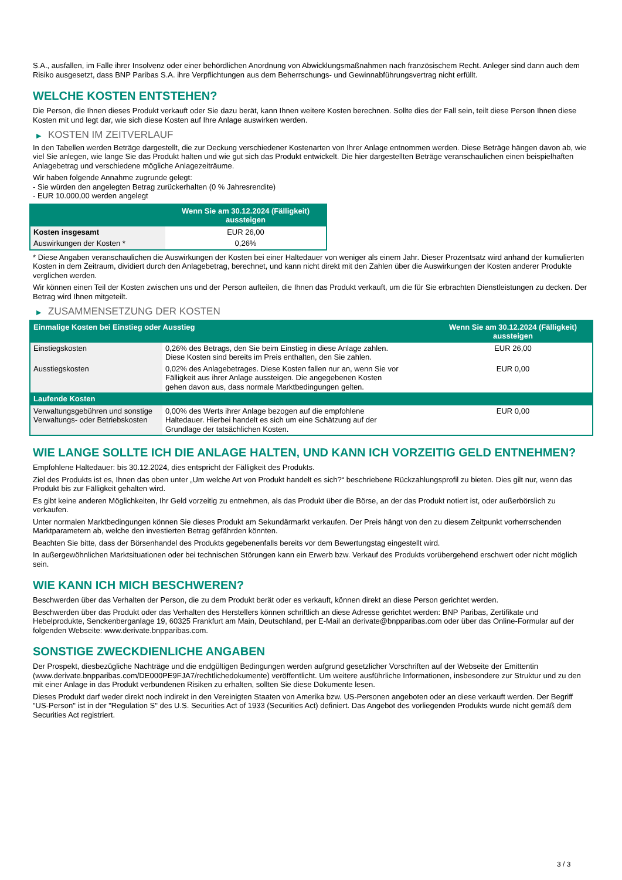S.A., ausfallen, im Falle ihrer Insolvenz oder einer behördlichen Anordnung von Abwicklungsmaßnahmen nach französischem Recht. Anleger sind dann auch dem Risiko ausgesetzt, dass BNP Paribas S.A. ihre Verpflichtungen aus dem Beherrschungs- und Gewinnabführungsvertrag nicht erfüllt.
WELCHE KOSTEN ENTSTEHEN?
Die Person, die Ihnen dieses Produkt verkauft oder Sie dazu berät, kann Ihnen weitere Kosten berechnen. Sollte dies der Fall sein, teilt diese Person Ihnen diese Kosten mit und legt dar, wie sich diese Kosten auf Ihre Anlage auswirken werden.
▶ KOSTEN IM ZEITVERLAUF
In den Tabellen werden Beträge dargestellt, die zur Deckung verschiedener Kostenarten von Ihrer Anlage entnommen werden. Diese Beträge hängen davon ab, wie viel Sie anlegen, wie lange Sie das Produkt halten und wie gut sich das Produkt entwickelt. Die hier dargestellten Beträge veranschaulichen einen beispielhaften Anlagebetrag und verschiedene mögliche Anlagezeiträume.
Wir haben folgende Annahme zugrunde gelegt:
- Sie würden den angelegten Betrag zurückerhalten (0 % Jahresrendite)
- EUR 10.000,00 werden angelegt
| | Wenn Sie am 30.12.2024 (Fälligkeit) aussteigen |
| --- | --- |
| Kosten insgesamt | EUR 26,00 |
| Auswirkungen der Kosten * | 0,26% |
* Diese Angaben veranschaulichen die Auswirkungen der Kosten bei einer Haltedauer von weniger als einem Jahr. Dieser Prozentsatz wird anhand der kumulierten Kosten in dem Zeitraum, dividiert durch den Anlagebetrag, berechnet, und kann nicht direkt mit den Zahlen über die Auswirkungen der Kosten anderer Produkte verglichen werden.
Wir können einen Teil der Kosten zwischen uns und der Person aufteilen, die Ihnen das Produkt verkauft, um die für Sie erbrachten Dienstleistungen zu decken. Der Betrag wird Ihnen mitgeteilt.
▶ ZUSAMMENSETZUNG DER KOSTEN
| Einmalige Kosten bei Einstieg oder Ausstieg | | Wenn Sie am 30.12.2024 (Fälligkeit) aussteigen |
| --- | --- | --- |
| Einstiegskosten | 0,26% des Betrags, den Sie beim Einstieg in diese Anlage zahlen. Diese Kosten sind bereits im Preis enthalten, den Sie zahlen. | EUR 26,00 |
| Ausstiegskosten | 0,02% des Anlagebetrages. Diese Kosten fallen nur an, wenn Sie vor Fälligkeit aus ihrer Anlage aussteigen. Die angegebenen Kosten gehen davon aus, dass normale Marktbedingungen gelten. | EUR 0,00 |
| Laufende Kosten | | |
| Verwaltungsgebühren und sonstige Verwaltungs- oder Betriebskosten | 0,00% des Werts ihrer Anlage bezogen auf die empfohlene Haltedauer. Hierbei handelt es sich um eine Schätzung auf der Grundlage der tatsächlichen Kosten. | EUR 0,00 |
WIE LANGE SOLLTE ICH DIE ANLAGE HALTEN, UND KANN ICH VORZEITIG GELD ENTNEHMEN?
Empfohlene Haltedauer: bis 30.12.2024, dies entspricht der Fälligkeit des Produkts.
Ziel des Produkts ist es, Ihnen das oben unter „Um welche Art von Produkt handelt es sich?“ beschriebene Rückzahlungsprofil zu bieten. Dies gilt nur, wenn das Produkt bis zur Fälligkeit gehalten wird.
Es gibt keine anderen Möglichkeiten, Ihr Geld vorzeitig zu entnehmen, als das Produkt über die Börse, an der das Produkt notiert ist, oder außerbörslich zu verkaufen.
Unter normalen Marktbedingungen können Sie dieses Produkt am Sekundärmarkt verkaufen. Der Preis hängt von den zu diesem Zeitpunkt vorherrschenden Marktparametern ab, welche den investierten Betrag gefährden könnten.
Beachten Sie bitte, dass der Börsenhandel des Produkts gegebenenfalls bereits vor dem Bewertungstag eingestellt wird.
In außergewöhnlichen Marktsituationen oder bei technischen Störungen kann ein Erwerb bzw. Verkauf des Produkts vorübergehend erschwert oder nicht möglich sein.
WIE KANN ICH MICH BESCHWEREN?
Beschwerden über das Verhalten der Person, die zu dem Produkt berät oder es verkauft, können direkt an diese Person gerichtet werden.
Beschwerden über das Produkt oder das Verhalten des Herstellers können schriftlich an diese Adresse gerichtet werden: BNP Paribas, Zertifikate und Hebelprodukte, Senckenberganlage 19, 60325 Frankfurt am Main, Deutschland, per E-Mail an derivate@bnpparibas.com oder über das Online-Formular auf der folgenden Webseite: www.derivate.bnpparibas.com.
SONSTIGE ZWECKDIENLICHE ANGABEN
Der Prospekt, diesbezügliche Nachträge und die endgültigen Bedingungen werden aufgrund gesetzlicher Vorschriften auf der Webseite der Emittentin (www.derivate.bnpparibas.com/DE000PE9FJA7/rechtlichedokumente) veröffentlicht. Um weitere ausführliche Informationen, insbesondere zur Struktur und zu den mit einer Anlage in das Produkt verbundenen Risiken zu erhalten, sollten Sie diese Dokumente lesen.
Dieses Produkt darf weder direkt noch indirekt in den Vereinigten Staaten von Amerika bzw. US-Personen angeboten oder an diese verkauft werden. Der Begriff "US-Person" ist in der "Regulation S" des U.S. Securities Act of 1933 (Securities Act) definiert. Das Angebot des vorliegenden Produkts wurde nicht gemäß dem Securities Act registriert.
3 / 3